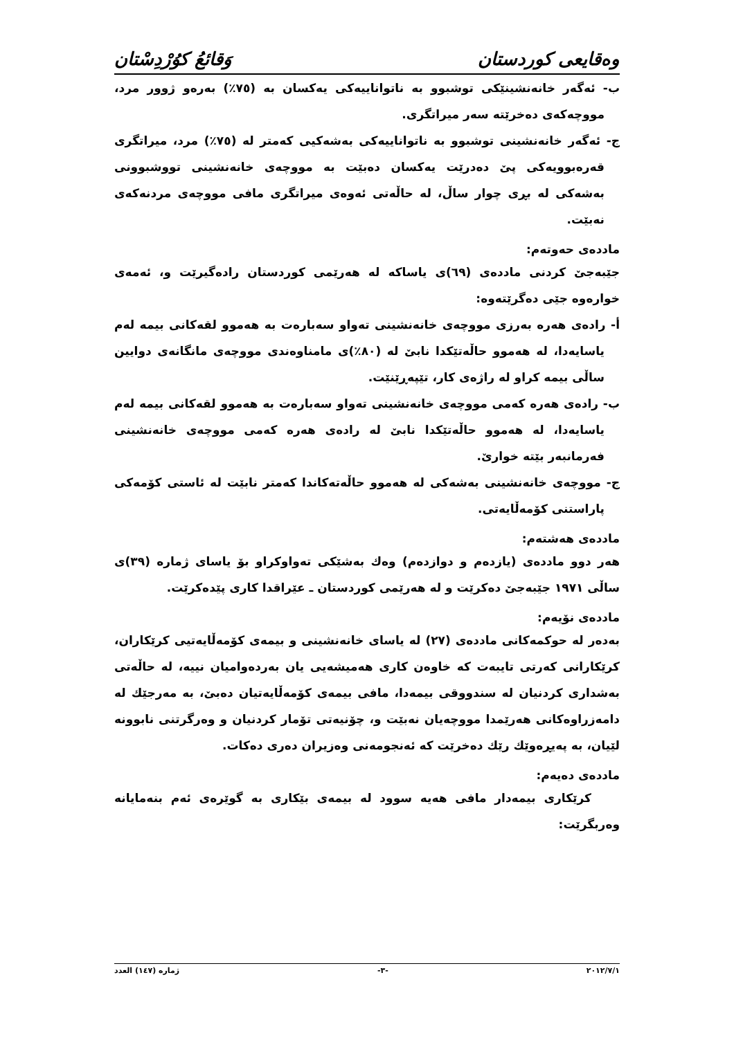وەقایعی کوردستان وَقائعُ كوُرْدِسْتان
ب- ئەگەر خانەنشینێكی توشبوو بە ناتواناییەكی یەكسان بە (٧٥٪) بەرەو ژوور مرد، مووچەكەی دەخرێتە سەر میراتگری.
ج- ئەگەر خانەنشینی توشبوو بە ناتواناییەكی بەشەكیی كەمتر لە (٧٥٪) مرد، میراتگری قەرەبوویەكی پێ دەدرێت یەكسان دەبێت بە مووچەی خانەنشینی تووشبوونی بەشەكی لە بڕی چوار ساڵ، لە حاڵەتی ئەوەی میراتگری مافی مووچەی مردنەكەی نەبێت.
ماددەی حەوتەم:
جێبەجێ كردنی ماددەی (٦٩)ی یاساكە لە هەرێمی كوردستان رادەگیرێت و، ئەمەی خوارەوە جێی دەگرێتەوە:
أ- رادەی هەرە بەرزی مووچەی خانەنشینی تەواو سەبارەت بە هەموو لقەكانی بیمە لەم یاسایەدا، لە هەموو حاڵەتێكدا نابێ لە (٨٠٪)ی مامناوەندی مووچەی مانگانەی دوایین ساڵی بیمە كراو لە راژەی كار، تێپەڕێنێت.
ب- رادەی هەرە كەمی مووچەی خانەنشینی تەواو سەبارەت بە هەموو لقەكانی بیمە لەم یاسایەدا، لە هەموو حاڵەتێكدا نابێ لە رادەی هەرە كەمی مووچەی خانەنشینی فەرمانبەر بێتە خوارێ.
ج- مووچەی خانەنشینی بەشەكی لە هەموو حاڵەتەكاندا كەمتر نابێت لە ئاستی كۆمەكی پاراستنی كۆمەڵایەتی.
ماددەی هەشتەم:
هەر دوو ماددەی (یازدەم و دوازدەم) وەك بەشێكی تەواوكراو بۆ یاسای ژمارە (٣٩)ی ساڵی ١٩٧١ جێبەجێ دەكرێت و لە هەرێمی كوردستان ـ عێراقدا كاری پێدەكرێت.
ماددەی نۆیەم:
بەدەر لە حوكمەكانی ماددەی (٢٧) لە یاسای خانەنشینی و بیمەی كۆمەڵایەتیی كرێكاران، كرێكارانی كەرتی تایبەت كە خاوەن كاری هەمیشەیی یان بەردەوامیان نییە، لە حاڵەتی بەشداری كردنیان لە سندووقی بیمەدا، مافی بیمەی كۆمەڵایەتیان دەبێ، بە مەرجێك لە دامەزراوەكانی هەرێمدا مووچەیان نەبێت و، چۆنیەتی تۆمار كردنیان و وەرگرتنی نابوونە لێیان، بە پەیڕەوێك رێك دەخرێت كە ئەنجومەنی وەزیران دەری دەكات.
ماددەی دەیەم:
كرێكاری بیمەدار مافی هەیە سوود لە بیمەی بێكاری بە گوێرەی ئەم بنەمایانە وەربگرێت:
٢٠١٢/٧/١ -٣- ژمارە (١٤٧) العدد